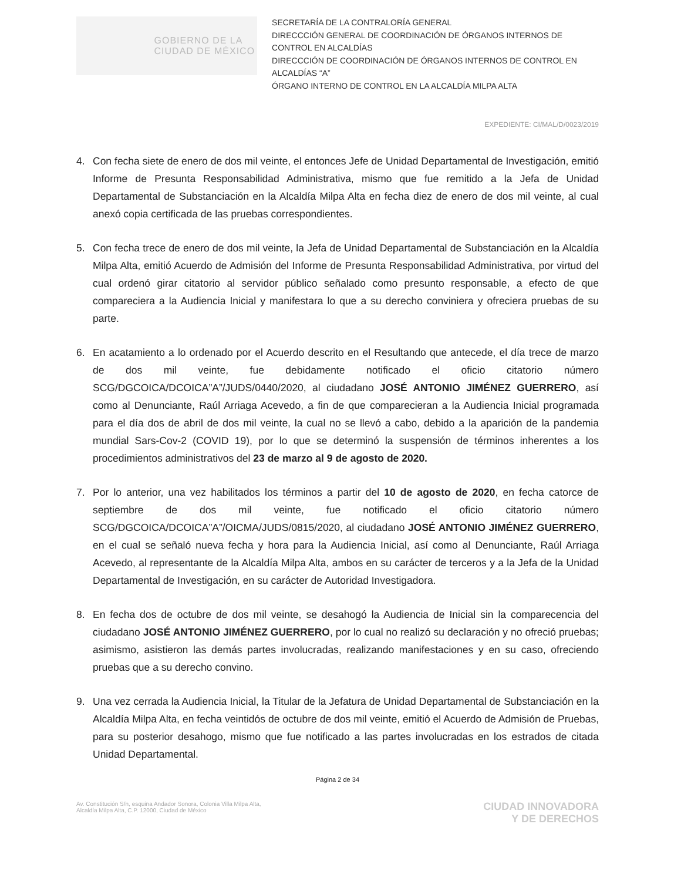GOBIERNO DE LA
CIUDAD DE MÉXICO
SECRETARÍA DE LA CONTRALORÍA GENERAL
DIRECCCIÓN GENERAL DE COORDINACIÓN DE ÓRGANOS INTERNOS DE CONTROL EN ALCALDÍAS
DIRECCCIÓN DE COORDINACIÓN DE ÓRGANOS INTERNOS DE CONTROL EN ALCALDÍAS “A”
ÓRGANO INTERNO DE CONTROL EN LA ALCALDÍA MILPA ALTA
EXPEDIENTE: CI/MAL/D/0023/2019
4. Con fecha siete de enero de dos mil veinte, el entonces Jefe de Unidad Departamental de Investigación, emitió Informe de Presunta Responsabilidad Administrativa, mismo que fue remitido a la Jefa de Unidad Departamental de Substanciación en la Alcaldía Milpa Alta en fecha diez de enero de dos mil veinte, al cual anexó copia certificada de las pruebas correspondientes.
5. Con fecha trece de enero de dos mil veinte, la Jefa de Unidad Departamental de Substanciación en la Alcaldía Milpa Alta, emitió Acuerdo de Admisión del Informe de Presunta Responsabilidad Administrativa, por virtud del cual ordenó girar citatorio al servidor público señalado como presunto responsable, a efecto de que compareciera a la Audiencia Inicial y manifestara lo que a su derecho conviniera y ofreciera pruebas de su parte.
6. En acatamiento a lo ordenado por el Acuerdo descrito en el Resultando que antecede, el día trece de marzo de dos mil veinte, fue debidamente notificado el oficio citatorio número SCG/DGCOICA/DCOICA”A”/JUDS/0440/2020, al ciudadano JOSÉ ANTONIO JIMÉNEZ GUERRERO, así como al Denunciante, Raúl Arriaga Acevedo, a fin de que comparecieran a la Audiencia Inicial programada para el día dos de abril de dos mil veinte, la cual no se llevó a cabo, debido a la aparición de la pandemia mundial Sars-Cov-2 (COVID 19), por lo que se determinó la suspensión de términos inherentes a los procedimientos administrativos del 23 de marzo al 9 de agosto de 2020.
7. Por lo anterior, una vez habilitados los términos a partir del 10 de agosto de 2020, en fecha catorce de septiembre de dos mil veinte, fue notificado el oficio citatorio número SCG/DGCOICA/DCOICA”A”/OICMA/JUDS/0815/2020, al ciudadano JOSÉ ANTONIO JIMÉNEZ GUERRERO, en el cual se señaló nueva fecha y hora para la Audiencia Inicial, así como al Denunciante, Raúl Arriaga Acevedo, al representante de la Alcaldía Milpa Alta, ambos en su carácter de terceros y a la Jefa de la Unidad Departamental de Investigación, en su carácter de Autoridad Investigadora.
8. En fecha dos de octubre de dos mil veinte, se desahogó la Audiencia de Inicial sin la comparecencia del ciudadano JOSÉ ANTONIO JIMÉNEZ GUERRERO, por lo cual no realizó su declaración y no ofreció pruebas; asimismo, asistieron las demás partes involucradas, realizando manifestaciones y en su caso, ofreciendo pruebas que a su derecho convino.
9. Una vez cerrada la Audiencia Inicial, la Titular de la Jefatura de Unidad Departamental de Substanciación en la Alcaldía Milpa Alta, en fecha veintidós de octubre de dos mil veinte, emitió el Acuerdo de Admisión de Pruebas, para su posterior desahogo, mismo que fue notificado a las partes involucradas en los estrados de citada Unidad Departamental.
Página 2 de 34
Av. Constitución S/n, esquina Andador Sonora, Colonia Villa Milpa Alta,
Alcaldía Milpa Alta, C.P. 12000, Ciudad de México
CIUDAD INNOVADORA
Y DE DERECHOS